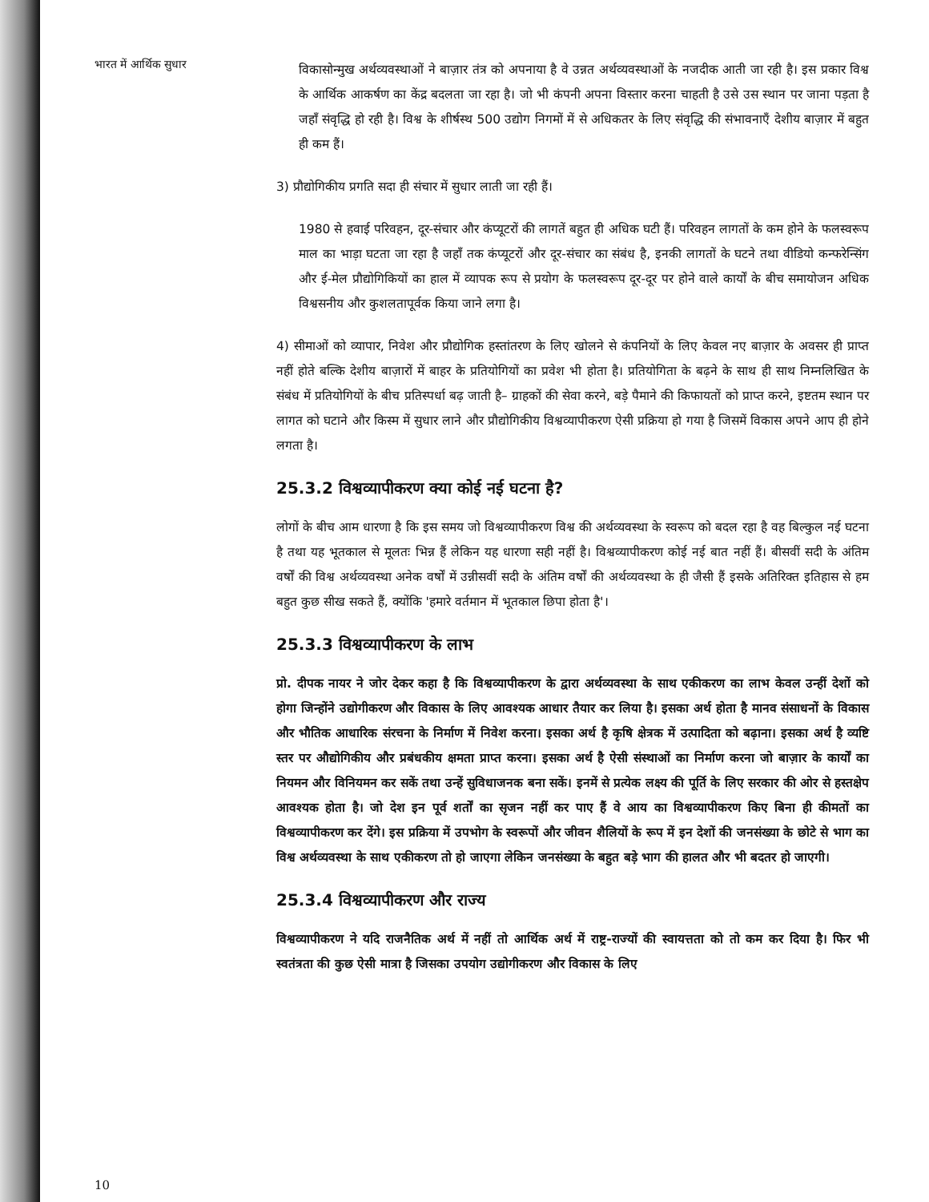भारत में आर्थिक सुधार
विकासोन्मुख अर्थव्यवस्थाओं ने बाज़ार तंत्र को अपनाया है वे उन्नत अर्थव्यवस्थाओं के नजदीक आती जा रही है। इस प्रकार विश्व के आर्थिक आकर्षण का केंद्र बदलता जा रहा है। जो भी कंपनी अपना विस्तार करना चाहती है उसे उस स्थान पर जाना पड़ता है जहाँ संवृद्धि हो रही है। विश्व के शीर्षस्थ 500 उद्योग निगमों में से अधिकतर के लिए संवृद्धि की संभावनाएँ देशीय बाज़ार में बहुत ही कम हैं।
3) प्रौद्योगिकीय प्रगति सदा ही संचार में सुधार लाती जा रही हैं।
1980 से हवाई परिवहन, दूर-संचार और कंप्यूटरों की लागतें बहुत ही अधिक घटी हैं। परिवहन लागतों के कम होने के फलस्वरूप माल का भाड़ा घटता जा रहा है जहाँ तक कंप्यूटरों और दूर-संचार का संबंध है, इनकी लागतों के घटने तथा वीडियो कन्फरेन्सिंग और ई-मेल प्रौद्योगिकियों का हाल में व्यापक रूप से प्रयोग के फलस्वरूप दूर-दूर पर होने वाले कार्यों के बीच समायोजन अधिक विश्वसनीय और कुशलतापूर्वक किया जाने लगा है।
4) सीमाओं को व्यापार, निवेश और प्रौद्योगिक हस्तांतरण के लिए खोलने से कंपनियों के लिए केवल नए बाज़ार के अवसर ही प्राप्त नहीं होते बल्कि देशीय बाज़ारों में बाहर के प्रतियोगियों का प्रवेश भी होता है। प्रतियोगिता के बढ़ने के साथ ही साथ निम्नलिखित के संबंध में प्रतियोगियों के बीच प्रतिस्पर्धा बढ़ जाती है– ग्राहकों की सेवा करने, बड़े पैमाने की किफायतों को प्राप्त करने, इष्टतम स्थान पर लागत को घटाने और किस्म में सुधार लाने और प्रौद्योगिकीय विश्वव्यापीकरण ऐसी प्रक्रिया हो गया है जिसमें विकास अपने आप ही होने लगता है।
25.3.2 विश्वव्यापीकरण क्या कोई नई घटना है?
लोगों के बीच आम धारणा है कि इस समय जो विश्वव्यापीकरण विश्व की अर्थव्यवस्था के स्वरूप को बदल रहा है वह बिल्कुल नई घटना है तथा यह भूतकाल से मूलतः भिन्न हैं लेकिन यह धारणा सही नहीं है। विश्वव्यापीकरण कोई नई बात नहीं हैं। बीसवीं सदी के अंतिम वर्षों की विश्व अर्थव्यवस्था अनेक वर्षों में उन्नीसवीं सदी के अंतिम वर्षों की अर्थव्यवस्था के ही जैसी हैं इसके अतिरिक्त इतिहास से हम बहुत कुछ सीख सकते हैं, क्योंकि 'हमारे वर्तमान में भूतकाल छिपा होता है'।
25.3.3 विश्वव्यापीकरण के लाभ
प्रो. दीपक नायर ने जोर देकर कहा है कि विश्वव्यापीकरण के द्वारा अर्थव्यवस्था के साथ एकीकरण का लाभ केवल उन्हीं देशों को होगा जिन्होंने उद्योगीकरण और विकास के लिए आवश्यक आधार तैयार कर लिया है। इसका अर्थ होता है मानव संसाधनों के विकास और भौतिक आधारिक संरचना के निर्माण में निवेश करना। इसका अर्थ है कृषि क्षेत्रक में उत्पादिता को बढ़ाना। इसका अर्थ है व्यष्टि स्तर पर औद्योगिकीय और प्रबंधकीय क्षमता प्राप्त करना। इसका अर्थ है ऐसी संस्थाओं का निर्माण करना जो बाज़ार के कार्यों का नियमन और विनियमन कर सकें तथा उन्हें सुविधाजनक बना सकें। इनमें से प्रत्येक लक्ष्य की पूर्ति के लिए सरकार की ओर से हस्तक्षेप आवश्यक होता है। जो देश इन पूर्व शर्तों का सृजन नहीं कर पाए हैं वे आय का विश्वव्यापीकरण किए बिना ही कीमतों का विश्वव्यापीकरण कर देंगे। इस प्रक्रिया में उपभोग के स्वरूपों और जीवन शैलियों के रूप में इन देशों की जनसंख्या के छोटे से भाग का विश्व अर्थव्यवस्था के साथ एकीकरण तो हो जाएगा लेकिन जनसंख्या के बहुत बड़े भाग की हालत और भी बदतर हो जाएगी।
25.3.4 विश्वव्यापीकरण और राज्य
विश्वव्यापीकरण ने यदि राजनैतिक अर्थ में नहीं तो आर्थिक अर्थ में राष्ट्र-राज्यों की स्वायत्तता को तो कम कर दिया है। फिर भी स्वतंत्रता की कुछ ऐसी मात्रा है जिसका उपयोग उद्योगीकरण और विकास के लिए
10